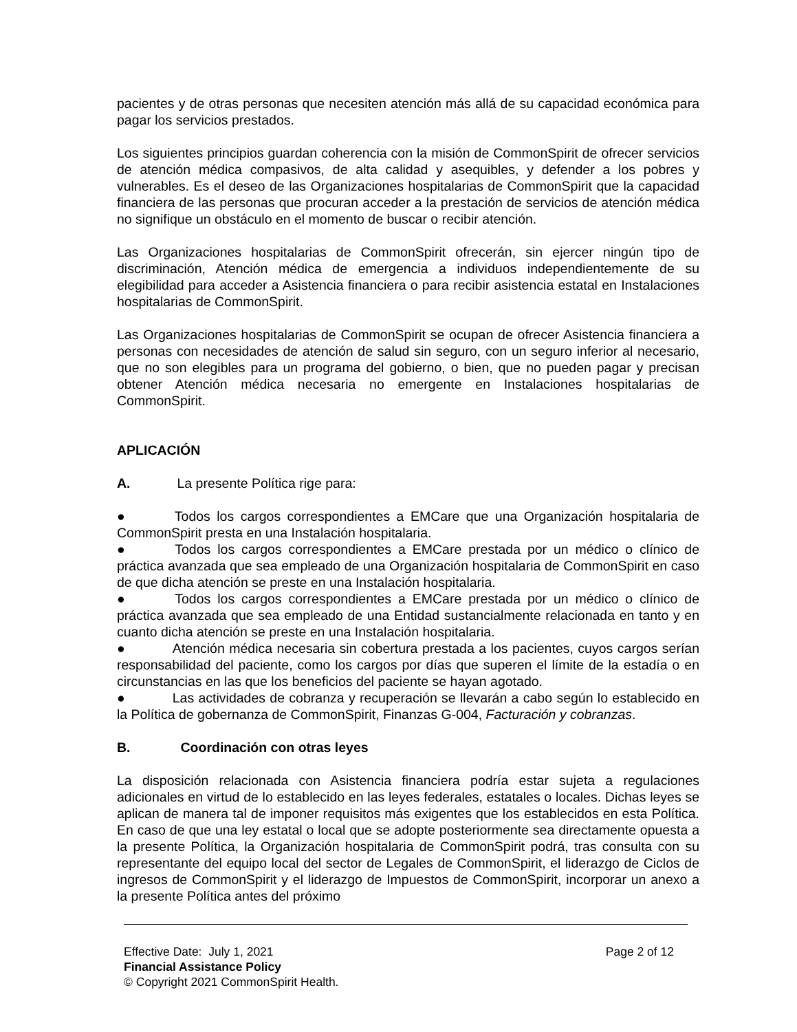pacientes y de otras personas que necesiten atención más allá de su capacidad económica para pagar los servicios prestados.
Los siguientes principios guardan coherencia con la misión de CommonSpirit de ofrecer servicios de atención médica compasivos, de alta calidad y asequibles, y defender a los pobres y vulnerables. Es el deseo de las Organizaciones hospitalarias de CommonSpirit que la capacidad financiera de las personas que procuran acceder a la prestación de servicios de atención médica no signifique un obstáculo en el momento de buscar o recibir atención.
Las Organizaciones hospitalarias de CommonSpirit ofrecerán, sin ejercer ningún tipo de discriminación, Atención médica de emergencia a individuos independientemente de su elegibilidad para acceder a Asistencia financiera o para recibir asistencia estatal en Instalaciones hospitalarias de CommonSpirit.
Las Organizaciones hospitalarias de CommonSpirit se ocupan de ofrecer Asistencia financiera a personas con necesidades de atención de salud sin seguro, con un seguro inferior al necesario, que no son elegibles para un programa del gobierno, o bien, que no pueden pagar y precisan obtener Atención médica necesaria no emergente en Instalaciones hospitalarias de CommonSpirit.
APLICACIÓN
A. La presente Política rige para:
● Todos los cargos correspondientes a EMCare que una Organización hospitalaria de CommonSpirit presta en una Instalación hospitalaria.
● Todos los cargos correspondientes a EMCare prestada por un médico o clínico de práctica avanzada que sea empleado de una Organización hospitalaria de CommonSpirit en caso de que dicha atención se preste en una Instalación hospitalaria.
● Todos los cargos correspondientes a EMCare prestada por un médico o clínico de práctica avanzada que sea empleado de una Entidad sustancialmente relacionada en tanto y en cuanto dicha atención se preste en una Instalación hospitalaria.
● Atención médica necesaria sin cobertura prestada a los pacientes, cuyos cargos serían responsabilidad del paciente, como los cargos por días que superen el límite de la estadía o en circunstancias en las que los beneficios del paciente se hayan agotado.
● Las actividades de cobranza y recuperación se llevarán a cabo según lo establecido en la Política de gobernanza de CommonSpirit, Finanzas G-004, Facturación y cobranzas.
B. Coordinación con otras leyes
La disposición relacionada con Asistencia financiera podría estar sujeta a regulaciones adicionales en virtud de lo establecido en las leyes federales, estatales o locales. Dichas leyes se aplican de manera tal de imponer requisitos más exigentes que los establecidos en esta Política. En caso de que una ley estatal o local que se adopte posteriormente sea directamente opuesta a la presente Política, la Organización hospitalaria de CommonSpirit podrá, tras consulta con su representante del equipo local del sector de Legales de CommonSpirit, el liderazgo de Ciclos de ingresos de CommonSpirit y el liderazgo de Impuestos de CommonSpirit, incorporar un anexo a la presente Política antes del próximo
Effective Date: July 1, 2021 Page 2 of 12
Financial Assistance Policy
© Copyright 2021 CommonSpirit Health.